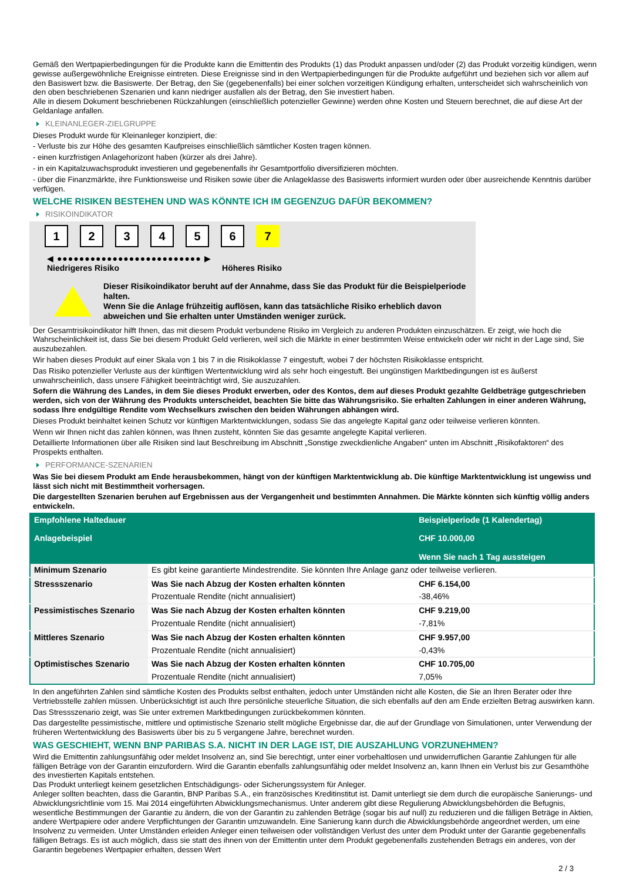Gemäß den Wertpapierbedingungen für die Produkte kann die Emittentin des Produkts (1) das Produkt anpassen und/oder (2) das Produkt vorzeitig kündigen, wenn gewisse außergewöhnliche Ereignisse eintreten. Diese Ereignisse sind in den Wertpapierbedingungen für die Produkte aufgeführt und beziehen sich vor allem auf den Basiswert bzw. die Basiswerte. Der Betrag, den Sie (gegebenenfalls) bei einer solchen vorzeitigen Kündigung erhalten, unterscheidet sich wahrscheinlich von den oben beschriebenen Szenarien und kann niedriger ausfallen als der Betrag, den Sie investiert haben.
Alle in diesem Dokument beschriebenen Rückzahlungen (einschließlich potenzieller Gewinne) werden ohne Kosten und Steuern berechnet, die auf diese Art der Geldanlage anfallen.
KLEINANLEGER-ZIELGRUPPE
Dieses Produkt wurde für Kleinanleger konzipiert, die:
- Verluste bis zur Höhe des gesamten Kaufpreises einschließlich sämtlicher Kosten tragen können.
- einen kurzfristigen Anlagehorizont haben (kürzer als drei Jahre).
- in ein Kapitalzuwachsprodukt investieren und gegebenenfalls ihr Gesamtportfolio diversifizieren möchten.
- über die Finanzmärkte, ihre Funktionsweise und Risiken sowie über die Anlageklasse des Basiswerts informiert wurden oder über ausreichende Kenntnis darüber verfügen.
WELCHE RISIKEN BESTEHEN UND WAS KÖNNTE ICH IM GEGENZUG DAFÜR BEKOMMEN?
RISIKOINDIKATOR
1 2 3 4 5 6 7
◀ ●●●●●●●●●●●●●●●●●●●●●●●●●● ▶
Niedrigeres Risiko Höheres Risiko
Dieser Risikoindikator beruht auf der Annahme, dass Sie das Produkt für die Beispielperiode halten.
Wenn Sie die Anlage frühzeitig auflösen, kann das tatsächliche Risiko erheblich davon abweichen und Sie erhalten unter Umständen weniger zurück.
Der Gesamtrisikoindikator hilft Ihnen, das mit diesem Produkt verbundene Risiko im Vergleich zu anderen Produkten einzuschätzen. Er zeigt, wie hoch die Wahrscheinlichkeit ist, dass Sie bei diesem Produkt Geld verlieren, weil sich die Märkte in einer bestimmten Weise entwickeln oder wir nicht in der Lage sind, Sie auszubezahlen.
Wir haben dieses Produkt auf einer Skala von 1 bis 7 in die Risikoklasse 7 eingestuft, wobei 7 der höchsten Risikoklasse entspricht.
Das Risiko potenzieller Verluste aus der künftigen Wertentwicklung wird als sehr hoch eingestuft. Bei ungünstigen Marktbedingungen ist es äußerst unwahrscheinlich, dass unsere Fähigkeit beeinträchtigt wird, Sie auszuzahlen.
Sofern die Währung des Landes, in dem Sie dieses Produkt erwerben, oder des Kontos, dem auf dieses Produkt gezahlte Geldbeträge gutgeschrieben werden, sich von der Währung des Produkts unterscheidet, beachten Sie bitte das Währungsrisiko. Sie erhalten Zahlungen in einer anderen Währung, sodass Ihre endgültige Rendite vom Wechselkurs zwischen den beiden Währungen abhängen wird.
Dieses Produkt beinhaltet keinen Schutz vor künftigen Marktentwicklungen, sodass Sie das angelegte Kapital ganz oder teilweise verlieren könnten.
Wenn wir Ihnen nicht das zahlen können, was Ihnen zusteht, könnten Sie das gesamte angelegte Kapital verlieren.
Detaillierte Informationen über alle Risiken sind laut Beschreibung im Abschnitt „Sonstige zweckdienliche Angaben“ unten im Abschnitt „Risikofaktoren“ des Prospekts enthalten.
PERFORMANCE-SZENARIEN
Was Sie bei diesem Produkt am Ende herausbekommen, hängt von der künftigen Marktentwicklung ab. Die künftige Marktentwicklung ist ungewiss und lässt sich nicht mit Bestimmtheit vorhersagen.
Die dargestellten Szenarien beruhen auf Ergebnissen aus der Vergangenheit und bestimmten Annahmen. Die Märkte könnten sich künftig völlig anders entwickeln.
| Empfohlene Haltedauer Anlagebeispiel | | Beispielperiode (1 Kalendertag) CHF 10.000,00 Wenn Sie nach 1 Tag aussteigen |
| --- | --- | --- |
| Minimum Szenario | Es gibt keine garantierte Mindestrendite. Sie könnten Ihre Anlage ganz oder teilweise verlieren. | |
| Stressszenario | Was Sie nach Abzug der Kosten erhalten könnten | CHF 6.154,00 |
| | Prozentuale Rendite (nicht annualisiert) | -38,46% |
| Pessimistisches Szenario | Was Sie nach Abzug der Kosten erhalten könnten | CHF 9.219,00 |
| | Prozentuale Rendite (nicht annualisiert) | -7,81% |
| Mittleres Szenario | Was Sie nach Abzug der Kosten erhalten könnten | CHF 9.957,00 |
| | Prozentuale Rendite (nicht annualisiert) | -0,43% |
| Optimistisches Szenario | Was Sie nach Abzug der Kosten erhalten könnten | CHF 10.705,00 |
| | Prozentuale Rendite (nicht annualisiert) | 7,05% |
In den angeführten Zahlen sind sämtliche Kosten des Produkts selbst enthalten, jedoch unter Umständen nicht alle Kosten, die Sie an Ihren Berater oder Ihre Vertriebsstelle zahlen müssen. Unberücksichtigt ist auch Ihre persönliche steuerliche Situation, die sich ebenfalls auf den am Ende erzielten Betrag auswirken kann.
Das Stressszenario zeigt, was Sie unter extremen Marktbedingungen zurückbekommen könnten.
Das dargestellte pessimistische, mittlere und optimistische Szenario stellt mögliche Ergebnisse dar, die auf der Grundlage von Simulationen, unter Verwendung der früheren Wertentwicklung des Basiswerts über bis zu 5 vergangene Jahre, berechnet wurden.
WAS GESCHIEHT, WENN BNP PARIBAS S.A. NICHT IN DER LAGE IST, DIE AUSZAHLUNG VORZUNEHMEN?
Wird die Emittentin zahlungsunfähig oder meldet Insolvenz an, sind Sie berechtigt, unter einer vorbehaltlosen und unwiderruflichen Garantie Zahlungen für alle fälligen Beträge von der Garantin einzufordern. Wird die Garantin ebenfalls zahlungsunfähig oder meldet Insolvenz an, kann Ihnen ein Verlust bis zur Gesamthöhe des investierten Kapitals entstehen.
Das Produkt unterliegt keinem gesetzlichen Entschädigungs- oder Sicherungssystem für Anleger.
Anleger sollten beachten, dass die Garantin, BNP Paribas S.A., ein französisches Kreditinstitut ist. Damit unterliegt sie dem durch die europäische Sanierungs- und Abwicklungsrichtlinie vom 15. Mai 2014 eingeführten Abwicklungsmechanismus. Unter anderem gibt diese Regulierung Abwicklungsbehörden die Befugnis, wesentliche Bestimmungen der Garantie zu ändern, die von der Garantin zu zahlenden Beträge (sogar bis auf null) zu reduzieren und die fälligen Beträge in Aktien, andere Wertpapiere oder andere Verpflichtungen der Garantin umzuwandeln. Eine Sanierung kann durch die Abwicklungsbehörde angeordnet werden, um eine Insolvenz zu vermeiden. Unter Umständen erleiden Anleger einen teilweisen oder vollständigen Verlust des unter dem Produkt unter der Garantie gegebenenfalls fälligen Betrags. Es ist auch möglich, dass sie statt des ihnen von der Emittentin unter dem Produkt gegebenenfalls zustehenden Betrags ein anderes, von der Garantin begebenes Wertpapier erhalten, dessen Wert
2 / 3